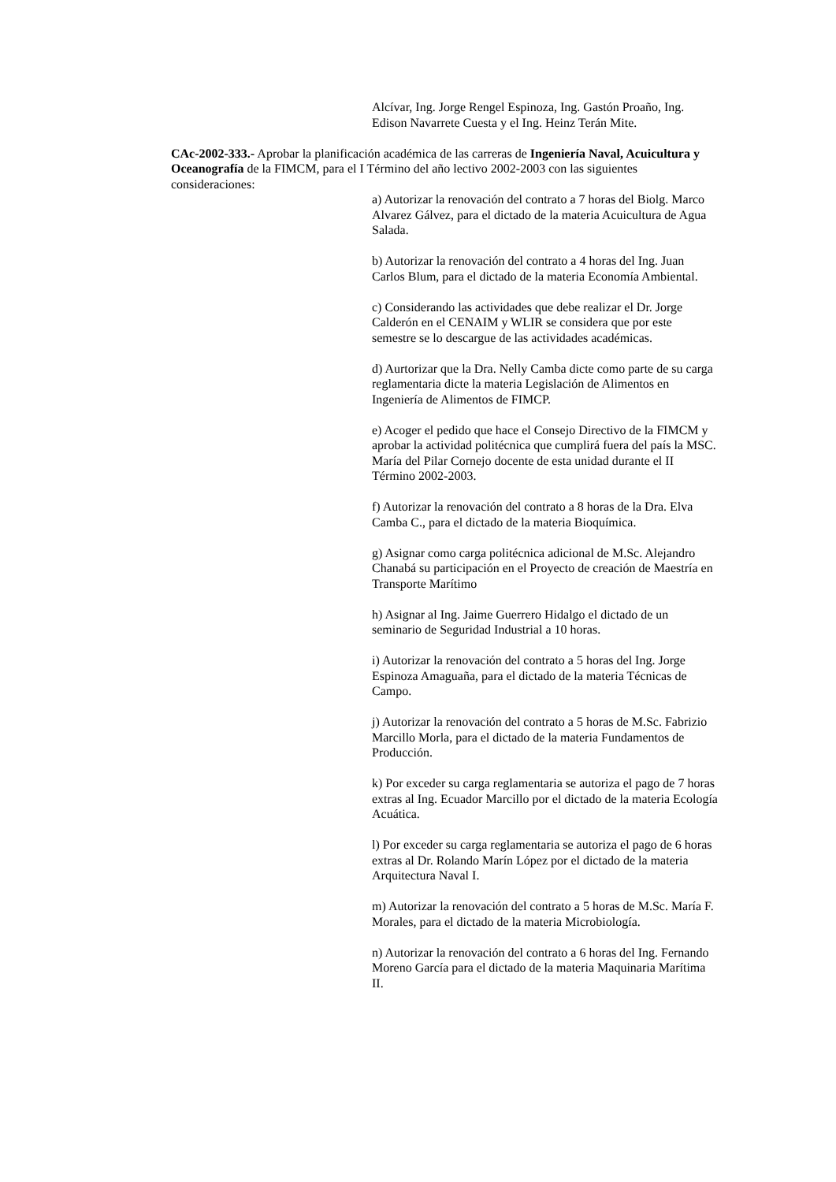Alcívar, Ing. Jorge Rengel Espinoza, Ing. Gastón Proaño, Ing. Edison Navarrete Cuesta y el Ing. Heinz Terán Mite.
CAc-2002-333.- Aprobar la planificación académica de las carreras de Ingeniería Naval, Acuicultura y Oceanografía de la FIMCM, para el I Término del año lectivo 2002-2003 con las siguientes consideraciones:
a) Autorizar la renovación del contrato a 7 horas del Biolg. Marco Alvarez Gálvez, para el dictado de la materia Acuicultura de Agua Salada.
b) Autorizar la renovación del contrato a 4 horas del Ing. Juan Carlos Blum, para el dictado de la materia Economía Ambiental.
c) Considerando las actividades que debe realizar el Dr. Jorge Calderón en el CENAIM y WLIR se considera que por este semestre se lo descargue de las actividades académicas.
d) Aurtorizar que la Dra. Nelly Camba dicte como parte de su carga reglamentaria dicte la materia Legislación de Alimentos en Ingeniería de Alimentos de FIMCP.
e) Acoger el pedido que hace el Consejo Directivo de la FIMCM y aprobar la actividad politécnica que cumplirá fuera del país la MSC. María del Pilar Cornejo docente de esta unidad durante el II Término 2002-2003.
f) Autorizar la renovación del contrato a 8 horas de la Dra. Elva Camba C., para el dictado de la materia Bioquímica.
g) Asignar como carga politécnica adicional de M.Sc. Alejandro Chanabá su participación en el Proyecto de creación de Maestría en Transporte Marítimo
h) Asignar al Ing. Jaime Guerrero Hidalgo el dictado de un seminario de Seguridad Industrial a 10 horas.
i) Autorizar la renovación del contrato a 5 horas del Ing. Jorge Espinoza Amaguaña, para el dictado de la materia Técnicas de Campo.
j) Autorizar la renovación del contrato a 5 horas de M.Sc. Fabrizio Marcillo Morla, para el dictado de la materia Fundamentos de Producción.
k) Por exceder su carga reglamentaria se autoriza el pago de 7 horas extras al Ing. Ecuador Marcillo por el dictado de la materia Ecología Acuática.
l) Por exceder su carga reglamentaria se autoriza el pago de 6 horas extras al Dr. Rolando Marín López por el dictado de la materia Arquitectura Naval I.
m) Autorizar la renovación del contrato a 5 horas de M.Sc. María F. Morales, para el dictado de la materia Microbiología.
n) Autorizar la renovación del contrato a 6 horas del Ing. Fernando Moreno García para el dictado de la materia Maquinaria Marítima II.